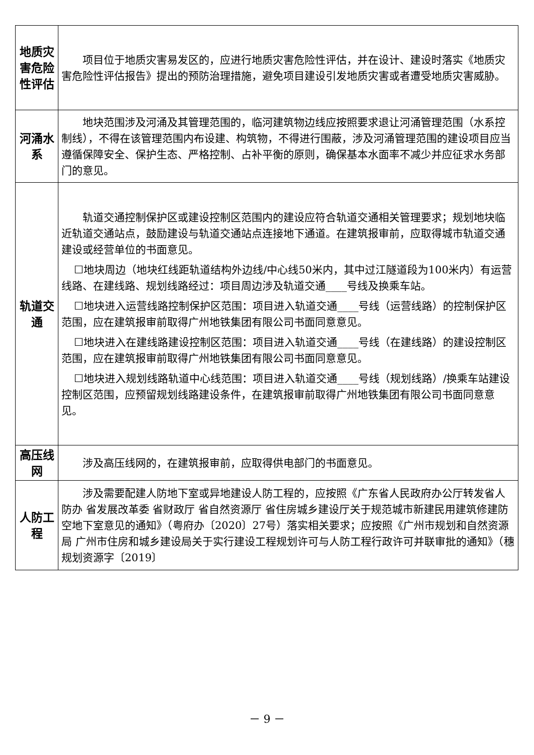| 地质灾害危险性评估 | 项目位于地质灾害易发区的，应进行地质灾害危险性评估，并在设计、建设时落实《地质灾害危险性评估报告》提出的预防治理措施，避免项目建设引发地质灾害或者遭受地质灾害威胁。 |
| 河涌水系 | 地块范围涉及河涌及其管理范围的，临河建筑物边线应按照要求退让河涌管理范围（水系控制线），不得在该管理范围内布设建、构筑物，不得进行围蔽，涉及河涌管理范围的建设项目应当遵循保障安全、保护生态、严格控制、占补平衡的原则，确保基本水面率不减少并应征求水务部门的意见。 |
| 轨道交通 | 轨道交通控制保护区或建设控制区范围内的建设应符合轨道交通相关管理要求；规划地块临近轨道交通站点，鼓励建设与轨道交通站点连接地下通道。在建筑报审前，应取得城市轨道交通建设或经营单位的书面意见。 ☐地块周边（地块红线距轨道结构外边线/中心线50米内，其中过江隧道段为100米内）有运营线路、在建线路、规划线路经过：项目周边涉及轨道交通____号线及换乘车站。 ☐地块进入运营线路控制保护区范围：项目进入轨道交通____号线（运营线路）的控制保护区范围，应在建筑报审前取得广州地铁集团有限公司书面同意意见。 ☐地块进入在建线路建设控制区范围：项目进入轨道交通____号线（在建线路）的建设控制区范围，应在建筑报审前取得广州地铁集团有限公司书面同意意见。 ☐地块进入规划线路轨道中心线范围：项目进入轨道交通____号线（规划线路）/换乘车站建设控制区范围，应预留规划线路建设条件，在建筑报审前取得广州地铁集团有限公司书面同意意见。 |
| 高压线网 | 涉及高压线网的，在建筑报审前，应取得供电部门的书面意见。 |
| 人防工程 | 涉及需要配建人防地下室或异地建设人防工程的，应按照《广东省人民政府办公厅转发省人防办 省发展改革委 省财政厅 省自然资源厅 省住房城乡建设厅关于规范城市新建民用建筑修建防空地下室意见的通知》（粤府办〔2020〕27号）落实相关要求；应按照《广州市规划和自然资源局 广州市住房和城乡建设局关于实行建设工程规划许可与人防工程行政许可并联审批的通知》（穗规划资源字〔2019〕 |
－ 9 －